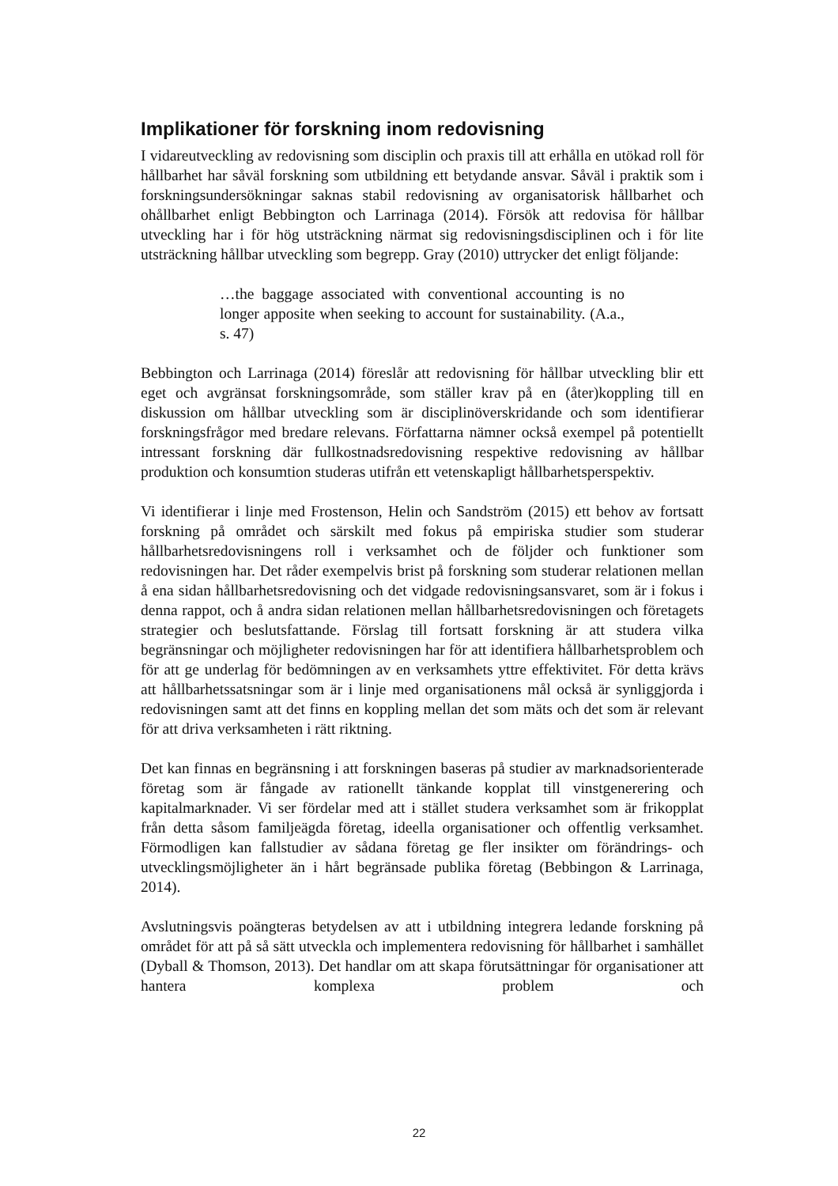Implikationer för forskning inom redovisning
I vidareutveckling av redovisning som disciplin och praxis till att erhålla en utökad roll för hållbarhet har såväl forskning som utbildning ett betydande ansvar. Såväl i praktik som i forskningsundersökningar saknas stabil redovisning av organisatorisk hållbarhet och ohållbarhet enligt Bebbington och Larrinaga (2014). Försök att redovisa för hållbar utveckling har i för hög utsträckning närmat sig redovisningsdisciplinen och i för lite utsträckning hållbar utveckling som begrepp. Gray (2010) uttrycker det enligt följande:
…the baggage associated with conventional accounting is no longer apposite when seeking to account for sustainability. (A.a., s. 47)
Bebbington och Larrinaga (2014) föreslår att redovisning för hållbar utveckling blir ett eget och avgränsat forskningsområde, som ställer krav på en (åter)koppling till en diskussion om hållbar utveckling som är disciplinöverskridande och som identifierar forskningsfrågor med bredare relevans. Författarna nämner också exempel på potentiellt intressant forskning där fullkostnadsredovisning respektive redovisning av hållbar produktion och konsumtion studeras utifrån ett vetenskapligt hållbarhetsperspektiv.
Vi identifierar i linje med Frostenson, Helin och Sandström (2015) ett behov av fortsatt forskning på området och särskilt med fokus på empiriska studier som studerar hållbarhetsredovisningens roll i verksamhet och de följder och funktioner som redovisningen har. Det råder exempelvis brist på forskning som studerar relationen mellan å ena sidan hållbarhetsredovisning och det vidgade redovisningsansvaret, som är i fokus i denna rappot, och å andra sidan relationen mellan hållbarhetsredovisningen och företagets strategier och beslutsfattande. Förslag till fortsatt forskning är att studera vilka begränsningar och möjligheter redovisningen har för att identifiera hållbarhetsproblem och för att ge underlag för bedömningen av en verksamhets yttre effektivitet. För detta krävs att hållbarhetssatsningar som är i linje med organisationens mål också är synliggjorda i redovisningen samt att det finns en koppling mellan det som mäts och det som är relevant för att driva verksamheten i rätt riktning.
Det kan finnas en begränsning i att forskningen baseras på studier av marknadsorienterade företag som är fångade av rationellt tänkande kopplat till vinstgenerering och kapitalmarknader. Vi ser fördelar med att i stället studera verksamhet som är frikopplat från detta såsom familjeägda företag, ideella organisationer och offentlig verksamhet. Förmodligen kan fallstudier av sådana företag ge fler insikter om förändrings- och utvecklingsmöjligheter än i hårt begränsade publika företag (Bebbingon & Larrinaga, 2014).
Avslutningsvis poängteras betydelsen av att i utbildning integrera ledande forskning på området för att på så sätt utveckla och implementera redovisning för hållbarhet i samhället (Dyball & Thomson, 2013). Det handlar om att skapa förutsättningar för organisationer att hantera komplexa problem och
22